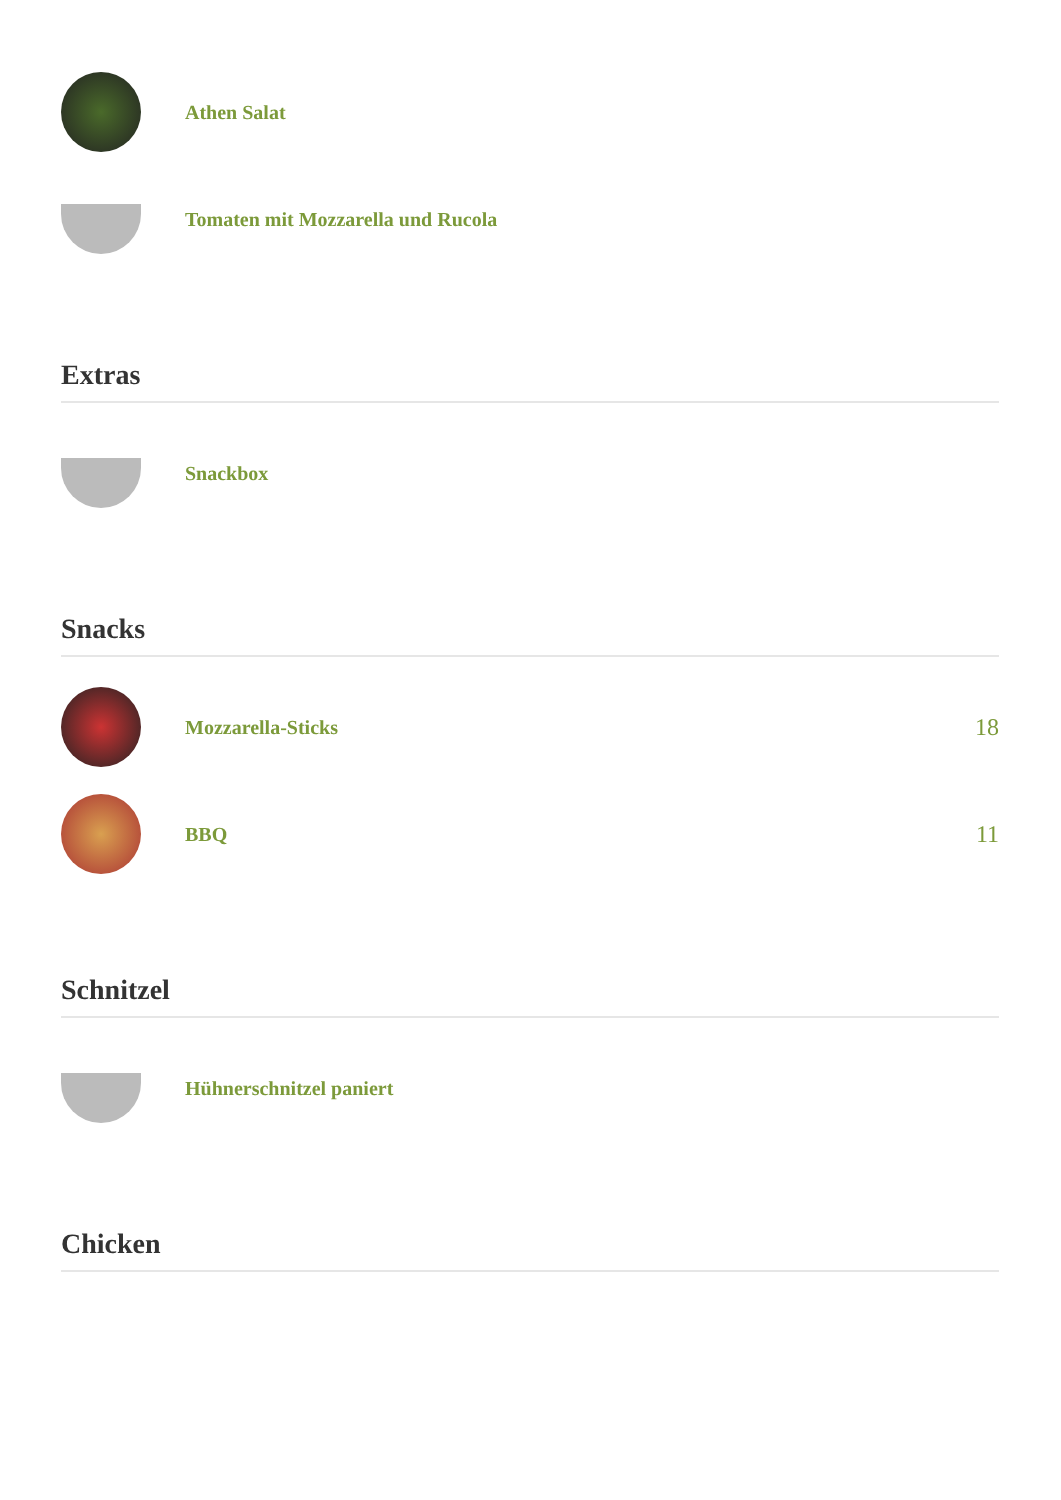Athen Salat
Tomaten mit Mozzarella und Rucola
Extras
Snackbox
Snacks
Mozzarella-Sticks
18
BBQ
11
Schnitzel
Hühnerschnitzel paniert
Chicken